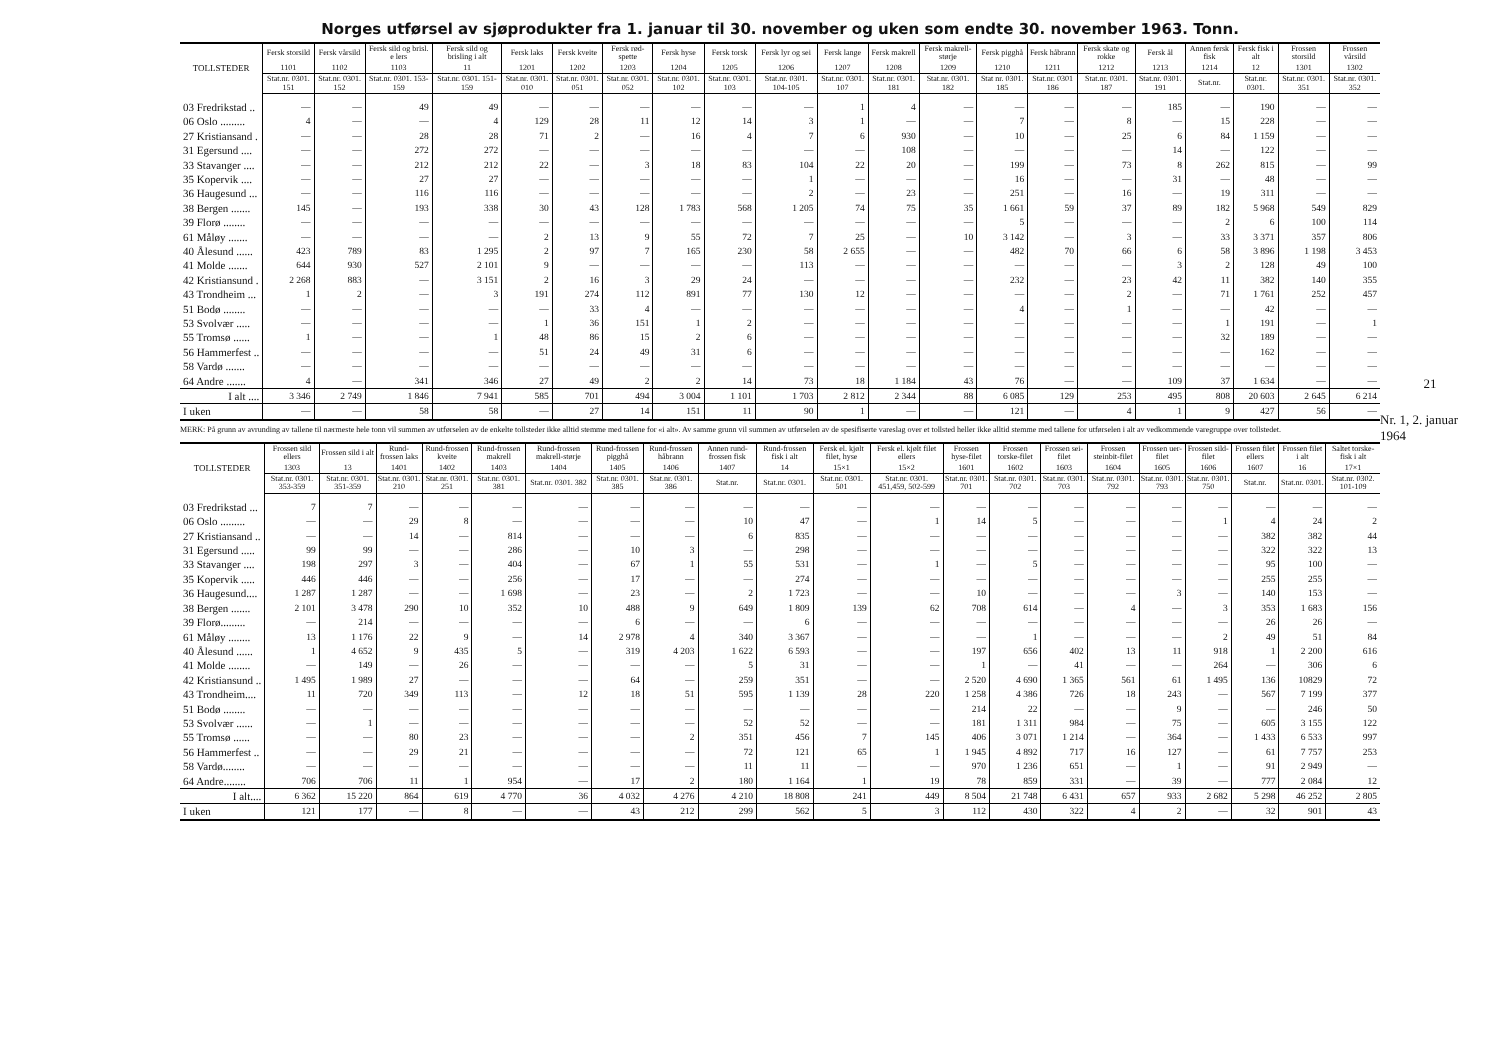Norges utførsel av sjøprodukter fra 1. januar til 30. november og uken som endte 30. november 1963. Tonn.
| TOLLSTEDER | Fersk storsild | Fersk vårsild | Fersk sild og brisl. e lers | Fersk sild og brisling i alt | Fersk laks | Fersk kveite | Fersk rød-spette | Fersk hyse | Fersk torsk | Fersk lyr og sei | Fersk lange | Fersk makrell | Fersk makrell-størje | Fersk pigghå | Fersk håbrann | Fersk skate og rokke | Fersk ål | Annen fersk fisk | Fersk fisk i alt | Frossen storsild | Frossen vårsild |
| --- | --- | --- | --- | --- | --- | --- | --- | --- | --- | --- | --- | --- | --- | --- | --- | --- | --- | --- | --- | --- | --- |
| | 1101 | 1102 | 1103 | 11 | 1201 | 1202 | 1203 | 1204 | 1205 | 1206 | 1207 | 1208 | 1209 | 1210 | 1211 | 1212 | 1213 | 1214 | 12 | 1301 | 1302 |
| | Stat.nr. 0301. 151 | Stat.nr. 0301. 152 | Stat.nr. 0301. 153-159 | Stat.nr. 0301. 151-159 | Stat.nr. 0301. 010 | Stat.nr. 0301. 051 | Stat.nr. 0301. 052 | Stat.nr. 0301. 102 | Stat.nr. 0301. 103 | Stat.nr. 0301. 104-105 | Stat.nr. 0301. 107 | Stat.nr. 0301. 181 | Stat.nr. 0301. 182 | Stat nr. 0301. 185 | Stat.nr. 0301 186 | Stat.nr. 0301. 187 | Stat.nr. 0301. 191 | Stat.nr. | Stat.nr. 0301. | Stat.nr. 0301. 351 | Stat.nr. 0301. 352 |
| 03 Fredrikstad .. | — | — | 49 | 49 | — | — | — | — | — | — | 1 | 4 | — | — | — | — | 185 | — | 190 | — | — |
| 06 Oslo ......... | 4 | — | — | 4 | 129 | 28 | 11 | 12 | 14 | 3 | 1 | — | — | 7 | — | 8 | — | 15 | 228 | — | — |
| 27 Kristiansand . | — | — | 28 | 28 | 71 | 2 | — | 16 | 4 | 7 | 6 | 930 | — | 10 | — | 25 | 6 | 84 | 1 159 | — | — |
| 31 Egersund .... | — | — | 272 | 272 | — | — | — | — | — | — | — | 108 | — | — | — | — | 14 | — | 122 | — | — |
| 33 Stavanger .... | — | — | 212 | 212 | 22 | — | 3 | 18 | 83 | 104 | 22 | 20 | — | 199 | — | 73 | 8 | 262 | 815 | — | 99 |
| 35 Kopervik .... | — | — | 27 | 27 | — | — | — | — | — | 1 | — | — | — | 16 | — | — | 31 | — | 48 | — | — |
| 36 Haugesund ... | — | — | 116 | 116 | — | — | — | — | — | 2 | — | 23 | — | 251 | — | 16 | — | 19 | 311 | — | — |
| 38 Bergen ....... | 145 | — | 193 | 338 | 30 | 43 | 128 | 1 783 | 568 | 1 205 | 74 | 75 | 35 | 1 661 | 59 | 37 | 89 | 182 | 5 968 | 549 | 829 |
| 39 Florø ........ | — | — | — | — | — | — | — | — | — | — | — | — | — | 5 | — | — | — | 2 | 6 | 100 | 114 |
| 61 Måløy ....... | — | — | — | — | 2 | 13 | 9 | 55 | 72 | 7 | 25 | — | 10 | 3 142 | — | 3 | — | 33 | 3 371 | 357 | 806 |
| 40 Ålesund ...... | 423 | 789 | 83 | 1 295 | 2 | 97 | 7 | 165 | 230 | 58 | 2 655 | — | — | 482 | 70 | 66 | 6 | 58 | 3 896 | 1 198 | 3 453 |
| 41 Molde ....... | 644 | 930 | 527 | 2 101 | 9 | — | — | — | — | 113 | — | — | — | — | — | — | 3 | 2 | 128 | 49 | 100 |
| 42 Kristiansund . | 2 268 | 883 | — | 3 151 | 2 | 16 | 3 | 29 | 24 | — | — | — | — | 232 | — | 23 | 42 | 11 | 382 | 140 | 355 |
| 43 Trondheim ... | 1 | 2 | — | 3 | 191 | 274 | 112 | 891 | 77 | 130 | 12 | — | — | — | — | 2 | — | 71 | 1 761 | 252 | 457 |
| 51 Bodø ........ | — | — | — | — | — | 33 | 4 | — | — | — | — | — | — | 4 | — | 1 | — | — | 42 | — | — |
| 53 Svolvær ..... | — | — | — | — | 1 | 36 | 151 | 1 | 2 | — | — | — | — | — | — | — | — | 1 | 191 | — | 1 |
| 55 Tromsø ...... | 1 | — | — | 1 | 48 | 86 | 15 | 2 | 6 | — | — | — | — | — | — | — | — | 32 | 189 | — | — |
| 56 Hammerfest .. | — | — | — | — | 51 | 24 | 49 | 31 | 6 | — | — | — | — | — | — | — | — | — | 162 | — | — |
| 58 Vardø ....... | — | — | — | — | — | — | — | — | — | — | — | — | — | — | — | — | — | — | — | — | — |
| 64 Andre ....... | 4 | — | 341 | 346 | 27 | 49 | 2 | 2 | 14 | 73 | 18 | 1 184 | 43 | 76 | — | — | 109 | 37 | 1 634 | — | — |
| I alt .... | 3 346 | 2 749 | 1 846 | 7 941 | 585 | 701 | 494 | 3 004 | 1 101 | 1 703 | 2 812 | 2 344 | 88 | 6 085 | 129 | 253 | 495 | 808 | 20 603 | 2 645 | 6 214 |
| I uken | — | — | 58 | 58 | — | 27 | 14 | 151 | 11 | 90 | 1 | — | — | 121 | — | 4 | 1 | 9 | 427 | 56 | — |
MERK: På grunn av avrunding av tallene til nærmeste hele tonn vil summen av utførselen av de enkelte tollsteder ikke alltid stemme med tallene for «i alt». Av samme grunn vil summen av utførselen av de spesifiserte vareslag over et tollsted heller ikke alltid stemme med tallene for utførselen i alt av vedkommende varegruppe over tollstedet.
| TOLLSTEDER | Frossen sild ellers | Frossen sild i alt | Rund-frossen laks | Rund-frossen kveite | Rund-frossen makrell | Rund-frossen makrell-størje | Rund-frossen pigghå | Rund-frossen håbrann | Annen rund-frossen fisk | Rund-frossen fisk i alt | Fersk el. kjølt filet, hyse | Fersk el. kjølt filet ellers | Frossen hyse-filet | Frossen torske-filet | Frossen sei-filet | Frossen steinbit-filet | Frossen uer-filet | Frossen sild-filet | Frossen filet ellers | Frossen filet i alt | Saltet torske-fisk i alt |
| --- | --- | --- | --- | --- | --- | --- | --- | --- | --- | --- | --- | --- | --- | --- | --- | --- | --- | --- | --- | --- | --- |
| | 1303 | 13 | 1401 | 1402 | 1403 | 1404 | 1405 | 1406 | 1407 | 14 | 15×1 | 15×2 | 1601 | 1602 | 1603 | 1604 | 1605 | 1606 | 1607 | 16 | 17×1 |
| | Stat.nr. 0301. 353-359 | Stat.nr. 0301. 351-359 | Stat.nr. 0301. 210 | Stat.nr. 0301. 251 | Stat.nr. 0301. 381 | Stat.nr. 0301. 382 | Stat.nr. 0301. 385 | Stat.nr. 0301. 386 | Stat.nr. | Stat.nr. 0301. | Stat.nr. 0301. 501 | Stat.nr. 0301. 451,459, 502-599 | Stat.nr. 0301. 701 | Stat.nr. 0301. 702 | Stat.nr. 0301. 703 | Stat.nr. 0301. 792 | Stat.nr. 0301. 793 | Stat.nr. 0301. 750 | Stat.nr. | Stat.nr. 0301. | Stat.nr. 0302. 101-109 |
| 03 Fredrikstad ... | 7 | 7 | — | — | — | — | — | — | — | — | — | — | — | — | — | — | — | — | — | — | — |
| 06 Oslo ......... | — | — | 29 | 8 | — | — | — | — | 10 | 47 | — | 1 | 14 | 5 | — | — | — | 1 | 4 | 24 | 2 |
| 27 Kristiansand .. | — | — | 14 | — | 814 | — | — | — | 6 | 835 | — | — | — | — | — | — | — | — | 382 | 382 | 44 |
| 31 Egersund ..... | 99 | 99 | — | — | 286 | — | 10 | 3 | — | 298 | — | — | — | — | — | — | — | — | 322 | 322 | 13 |
| 33 Stavanger .... | 198 | 297 | 3 | — | 404 | — | 67 | 1 | 55 | 531 | — | 1 | — | 5 | — | — | — | — | 95 | 100 | — |
| 35 Kopervik ..... | 446 | 446 | — | — | 256 | — | 17 | — | — | 274 | — | — | — | — | — | — | — | — | 255 | 255 | — |
| 36 Haugesund.... | 1 287 | 1 287 | — | — | 1 698 | — | 23 | — | 2 | 1 723 | — | — | 10 | — | — | — | 3 | — | 140 | 153 | — |
| 38 Bergen ....... | 2 101 | 3 478 | 290 | 10 | 352 | 10 | 488 | 9 | 649 | 1 809 | 139 | 62 | 708 | 614 | — | 4 | — | 3 | 353 | 1 683 | 156 |
| 39 Florø......... | — | 214 | — | — | — | — | 6 | — | — | 6 | — | — | — | — | — | — | — | — | 26 | 26 | — |
| 61 Måløy ........ | 13 | 1 176 | 22 | 9 | — | 14 | 2 978 | 4 | 340 | 3 367 | — | — | — | 1 | — | — | — | 2 | 49 | 51 | 84 |
| 40 Ålesund ...... | 1 | 4 652 | 9 | 435 | 5 | — | 319 | 4 203 | 1 622 | 6 593 | — | — | 197 | 656 | 402 | 13 | 11 | 918 | 1 | 2 200 | 616 |
| 41 Molde ........ | — | 149 | — | 26 | — | — | — | — | 5 | 31 | — | — | 1 | — | 41 | — | — | 264 | — | 306 | 6 |
| 42 Kristiansund .. | 1 495 | 1 989 | 27 | — | — | — | 64 | — | 259 | 351 | — | — | 2 520 | 4 690 | 1 365 | 561 | 61 | 1 495 | 136 | 10829 | 72 |
| 43 Trondheim.... | 11 | 720 | 349 | 113 | — | 12 | 18 | 51 | 595 | 1 139 | 28 | 220 | 1 258 | 4 386 | 726 | 18 | 243 | — | 567 | 7 199 | 377 |
| 51 Bodø ........ | — | — | — | — | — | — | — | — | — | — | — | — | 214 | 22 | — | — | 9 | — | — | 246 | 50 |
| 53 Svolvær ...... | — | 1 | — | — | — | — | — | — | 52 | 52 | — | — | 181 | 1 311 | 984 | — | 75 | — | 605 | 3 155 | 122 |
| 55 Tromsø ...... | — | — | 80 | 23 | — | — | — | 2 | 351 | 456 | 7 | 145 | 406 | 3 071 | 1 214 | — | 364 | — | 1 433 | 6 533 | 997 |
| 56 Hammerfest .. | — | — | 29 | 21 | — | — | — | — | 72 | 121 | 65 | 1 | 1 945 | 4 892 | 717 | 16 | 127 | — | 61 | 7 757 | 253 |
| 58 Vardø........ | — | — | — | — | — | — | — | — | 11 | 11 | — | — | 970 | 1 236 | 651 | — | 1 | — | 91 | 2 949 | — |
| 64 Andre........ | 706 | 706 | 11 | 1 | 954 | — | 17 | 2 | 180 | 1 164 | 1 | 19 | 78 | 859 | 331 | — | 39 | — | 777 | 2 084 | 12 |
| I alt.... | 6 362 | 15 220 | 864 | 619 | 4 770 | 36 | 4 032 | 4 276 | 4 210 | 18 808 | 241 | 449 | 8 504 | 21 748 | 6 431 | 657 | 933 | 2 682 | 5 298 | 46 252 | 2 805 |
| I uken | 121 | 177 | — | 8 | — | — | 43 | 212 | 299 | 562 | 5 | 3 | 112 | 430 | 322 | 4 | 2 | — | 32 | 901 | 43 |
21
Nr. 1, 2. januar 1964